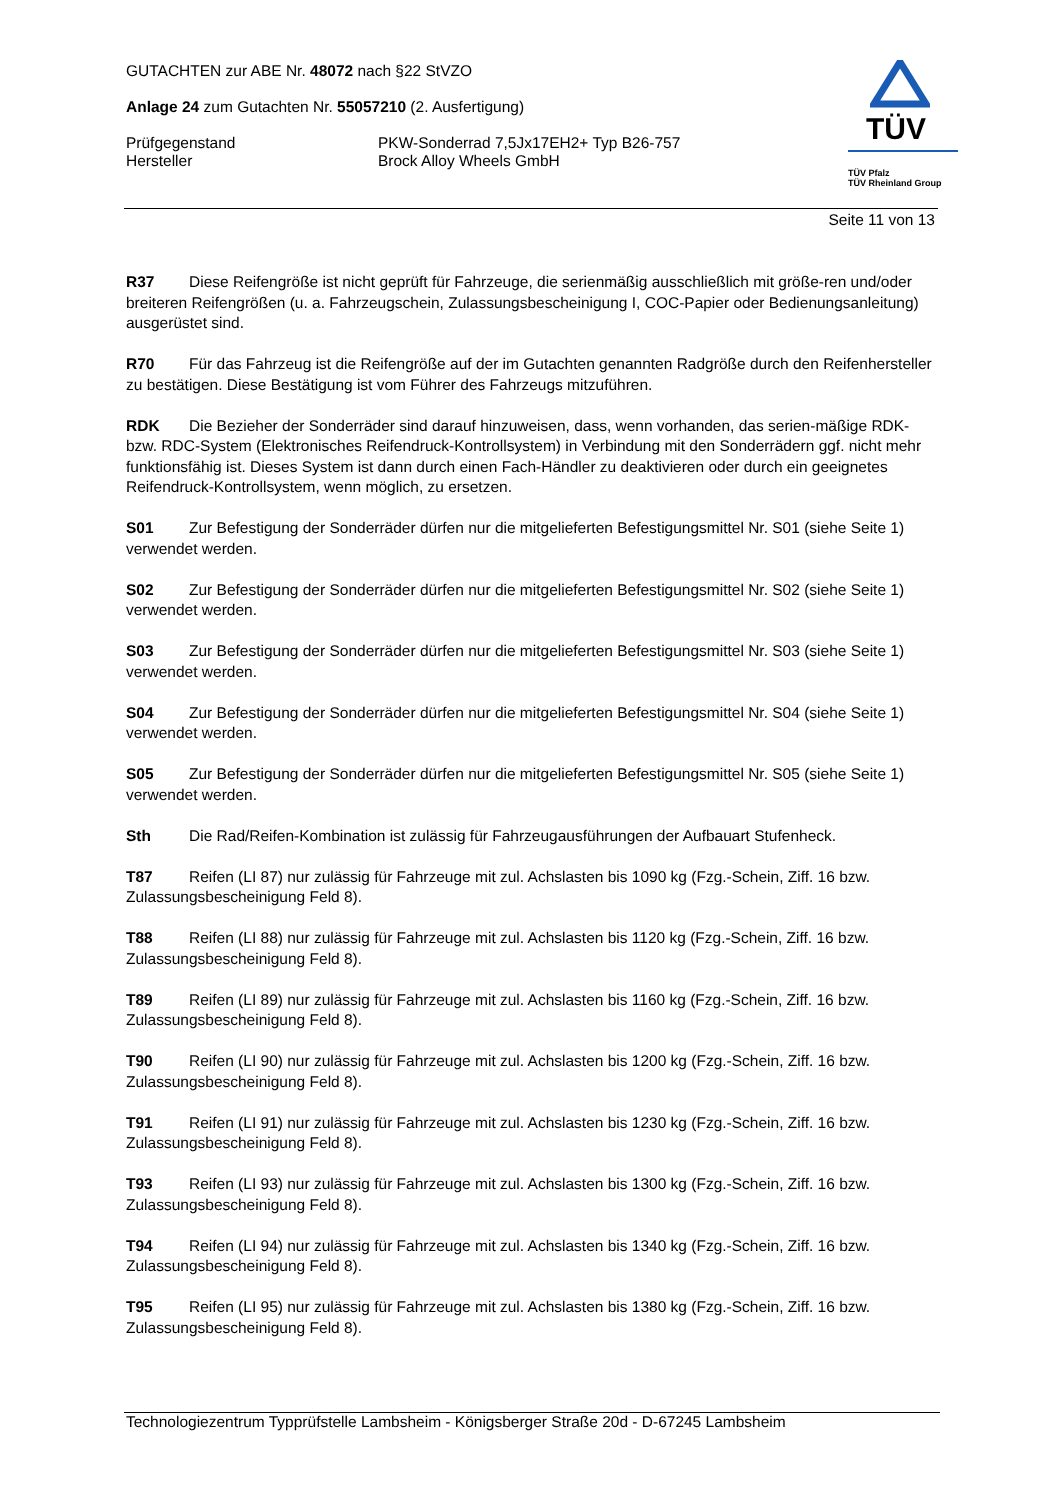GUTACHTEN zur ABE Nr. 48072 nach §22 StVZO
Anlage 24 zum Gutachten Nr. 55057210 (2. Ausfertigung)
Prüfgegenstand PKW-Sonderrad 7,5Jx17EH2+ Typ B26-757
Hersteller Brock Alloy Wheels GmbH
TÜV
TÜV Pfalz
TÜV Rheinland Group
Seite 11 von 13
R37 Diese Reifengröße ist nicht geprüft für Fahrzeuge, die serienmäßig ausschließlich mit größe-ren und/oder breiteren Reifengrößen (u. a. Fahrzeugschein, Zulassungsbescheinigung I, COC-Papier oder Bedienungsanleitung) ausgerüstet sind.
R70 Für das Fahrzeug ist die Reifengröße auf der im Gutachten genannten Radgröße durch den Reifenhersteller zu bestätigen. Diese Bestätigung ist vom Führer des Fahrzeugs mitzuführen.
RDK Die Bezieher der Sonderräder sind darauf hinzuweisen, dass, wenn vorhanden, das serien-mäßige RDK- bzw. RDC-System (Elektronisches Reifendruck-Kontrollsystem) in Verbindung mit den Sonderrädern ggf. nicht mehr funktionsfähig ist. Dieses System ist dann durch einen Fach-Händler zu deaktivieren oder durch ein geeignetes Reifendruck-Kontrollsystem, wenn möglich, zu ersetzen.
S01 Zur Befestigung der Sonderräder dürfen nur die mitgelieferten Befestigungsmittel Nr. S01 (siehe Seite 1) verwendet werden.
S02 Zur Befestigung der Sonderräder dürfen nur die mitgelieferten Befestigungsmittel Nr. S02 (siehe Seite 1) verwendet werden.
S03 Zur Befestigung der Sonderräder dürfen nur die mitgelieferten Befestigungsmittel Nr. S03 (siehe Seite 1) verwendet werden.
S04 Zur Befestigung der Sonderräder dürfen nur die mitgelieferten Befestigungsmittel Nr. S04 (siehe Seite 1) verwendet werden.
S05 Zur Befestigung der Sonderräder dürfen nur die mitgelieferten Befestigungsmittel Nr. S05 (siehe Seite 1) verwendet werden.
Sth Die Rad/Reifen-Kombination ist zulässig für Fahrzeugausführungen der Aufbauart Stufenheck.
T87 Reifen (LI 87) nur zulässig für Fahrzeuge mit zul. Achslasten bis 1090 kg (Fzg.-Schein, Ziff. 16 bzw. Zulassungsbescheinigung Feld 8).
T88 Reifen (LI 88) nur zulässig für Fahrzeuge mit zul. Achslasten bis 1120 kg (Fzg.-Schein, Ziff. 16 bzw. Zulassungsbescheinigung Feld 8).
T89 Reifen (LI 89) nur zulässig für Fahrzeuge mit zul. Achslasten bis 1160 kg (Fzg.-Schein, Ziff. 16 bzw. Zulassungsbescheinigung Feld 8).
T90 Reifen (LI 90) nur zulässig für Fahrzeuge mit zul. Achslasten bis 1200 kg (Fzg.-Schein, Ziff. 16 bzw. Zulassungsbescheinigung Feld 8).
T91 Reifen (LI 91) nur zulässig für Fahrzeuge mit zul. Achslasten bis 1230 kg (Fzg.-Schein, Ziff. 16 bzw. Zulassungsbescheinigung Feld 8).
T93 Reifen (LI 93) nur zulässig für Fahrzeuge mit zul. Achslasten bis 1300 kg (Fzg.-Schein, Ziff. 16 bzw. Zulassungsbescheinigung Feld 8).
T94 Reifen (LI 94) nur zulässig für Fahrzeuge mit zul. Achslasten bis 1340 kg (Fzg.-Schein, Ziff. 16 bzw. Zulassungsbescheinigung Feld 8).
T95 Reifen (LI 95) nur zulässig für Fahrzeuge mit zul. Achslasten bis 1380 kg (Fzg.-Schein, Ziff. 16 bzw. Zulassungsbescheinigung Feld 8).
Technologiezentrum Typprüfstelle Lambsheim - Königsberger Straße 20d - D-67245 Lambsheim